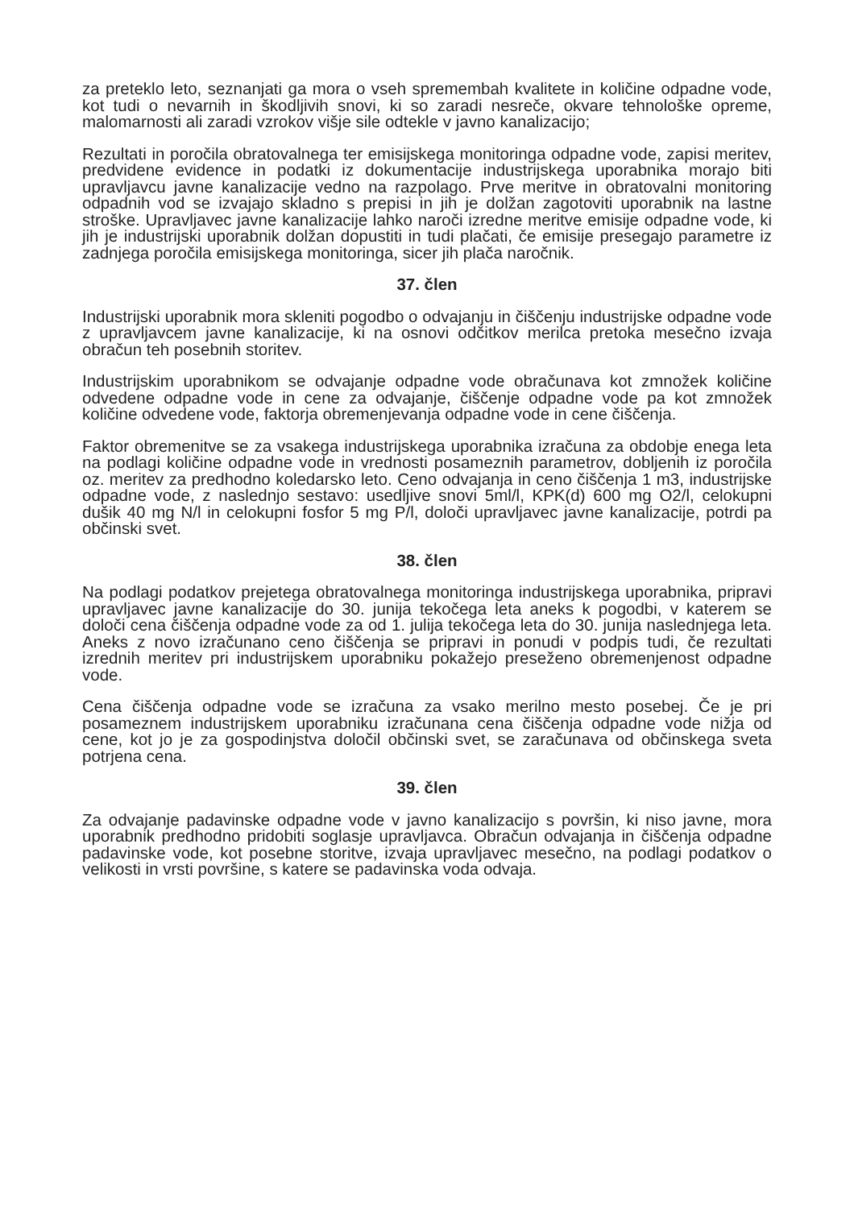za preteklo leto, seznanjati ga mora o vseh spremembah kvalitete in količine odpadne vode, kot tudi o nevarnih in škodljivih snovi, ki so zaradi nesreče, okvare tehnološke opreme, malomarnosti ali zaradi vzrokov višje sile odtekle v javno kanalizacijo;
Rezultati in poročila obratovalnega ter emisijskega monitoringa odpadne vode, zapisi meritev, predvidene evidence in podatki iz dokumentacije industrijskega uporabnika morajo biti upravljavcu javne kanalizacije vedno na razpolago. Prve meritve in obratovalni monitoring odpadnih vod se izvajajo skladno s prepisi in jih je dolžan zagotoviti uporabnik na lastne stroške. Upravljavec javne kanalizacije lahko naroči izredne meritve emisije odpadne vode, ki jih je industrijski uporabnik dolžan dopustiti in tudi plačati, če emisije presegajo parametre iz zadnjega poročila emisijskega monitoringa, sicer jih plača naročnik.
37. člen
Industrijski uporabnik mora skleniti pogodbo o odvajanju in čiščenju industrijske odpadne vode z upravljavcem javne kanalizacije, ki na osnovi odčitkov merilca pretoka mesečno izvaja obračun teh posebnih storitev.
Industrijskim uporabnikom se odvajanje odpadne vode obračunava kot zmnožek količine odvedene odpadne vode in cene za odvajanje, čiščenje odpadne vode pa kot zmnožek količine odvedene vode, faktorja obremenjevanja odpadne vode in cene čiščenja.
Faktor obremenitve se za vsakega industrijskega uporabnika izračuna za obdobje enega leta na podlagi količine odpadne vode in vrednosti posameznih parametrov, dobljenih iz poročila oz. meritev za predhodno koledarsko leto. Ceno odvajanja in ceno čiščenja 1 m3, industrijske odpadne vode, z naslednjo sestavo: usedljive snovi 5ml/l, KPK(d) 600 mg O2/l, celokupni dušik 40 mg N/l in celokupni fosfor 5 mg P/l, določi upravljavec javne kanalizacije, potrdi pa občinski svet.
38. člen
Na podlagi podatkov prejetega obratovalnega monitoringa industrijskega uporabnika, pripravi upravljavec javne kanalizacije do 30. junija tekočega leta aneks k pogodbi, v katerem se določi cena čiščenja odpadne vode za od 1. julija tekočega leta do 30. junija naslednjega leta. Aneks z novo izračunano ceno čiščenja se pripravi in ponudi v podpis tudi, če rezultati izrednih meritev pri industrijskem uporabniku pokažejo preseženo obremenjenost odpadne vode.
Cena čiščenja odpadne vode se izračuna za vsako merilno mesto posebej. Če je pri posameznem industrijskem uporabniku izračunana cena čiščenja odpadne vode nižja od cene, kot jo je za gospodinjstva določil občinski svet, se zaračunava od občinskega sveta potrjena cena.
39. člen
Za odvajanje padavinske odpadne vode v javno kanalizacijo s površin, ki niso javne, mora uporabnik predhodno pridobiti soglasje upravljavca. Obračun odvajanja in čiščenja odpadne padavinske vode, kot posebne storitve, izvaja upravljavec mesečno, na podlagi podatkov o velikosti in vrsti površine, s katere se padavinska voda odvaja.